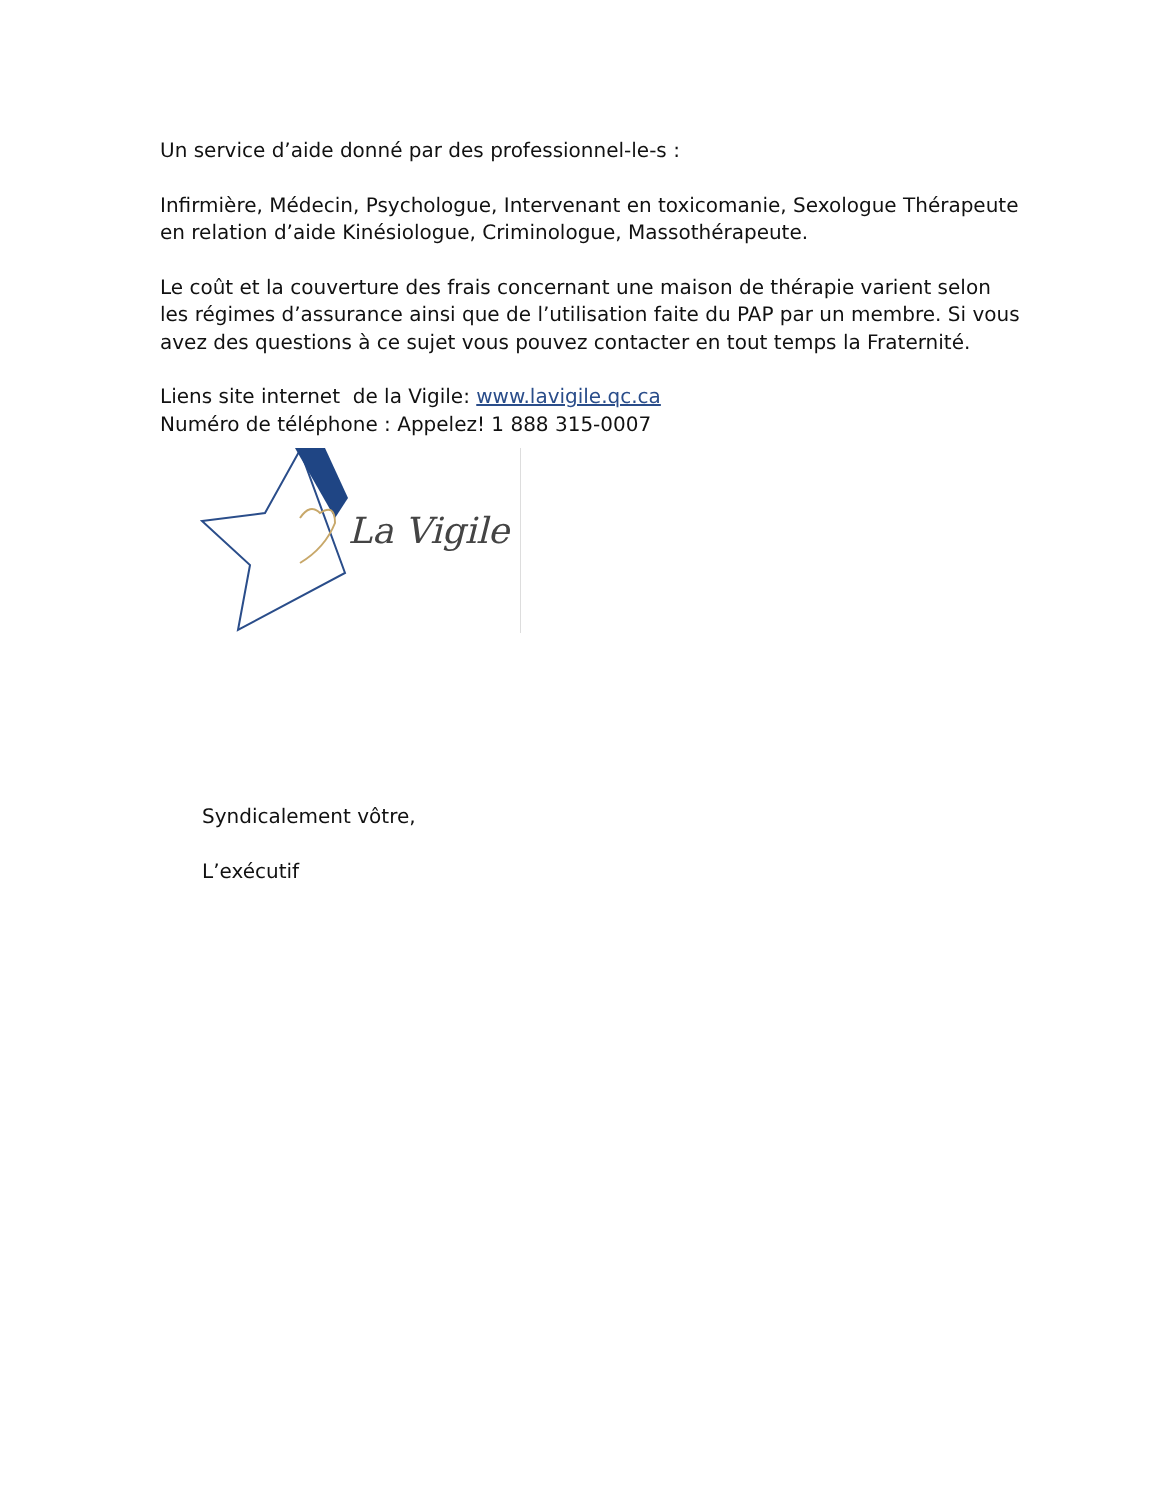Un service d’aide donné par des professionnel-le-s :
Infirmière, Médecin, Psychologue, Intervenant en toxicomanie, Sexologue Thérapeute en relation d’aide Kinésiologue, Criminologue, Massothérapeute.
Le coût et la couverture des frais concernant une maison de thérapie varient selon les régimes d’assurance ainsi que de l’utilisation faite du PAP par un membre. Si vous avez des questions à ce sujet vous pouvez contacter en tout temps la Fraternité.
Liens site internet de la Vigile: www.lavigile.qc.ca
Numéro de téléphone : Appelez! 1 888 315-0007
La Vigile
Syndicalement vôtre,
L’exécutif